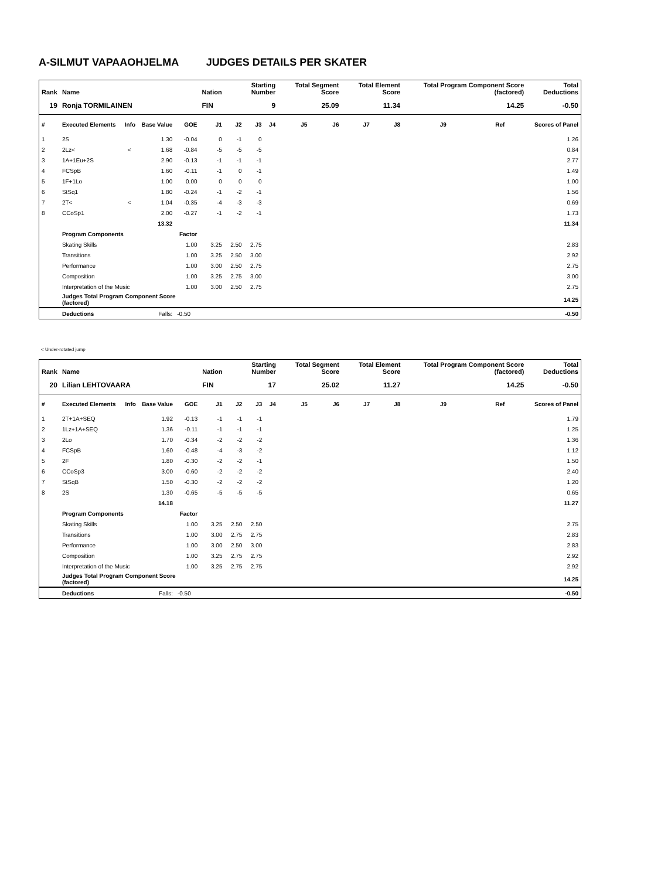A-SILMUT VAPAAOHJELMA JUDGES DETAILS PER SKATER
| Rank | Name | | | | Nation | Starting Number | | | Total Segment Score | | Total Element Score | | Total Program Component Score (factored) | | | Total Deductions |
| --- | --- | --- | --- | --- | --- | --- | --- | --- | --- | --- | --- | --- | --- | --- | --- | --- |
| 19 | Ronja TORMILAINEN | | | | FIN | 9 | | | 25.09 | | 11.34 | | 14.25 | | | -0.50 |
| # | Executed Elements | Info | Base Value | GOE | J1 | J2 | J3 | J4 | J5 | J6 | J7 | J8 | J9 | Ref | | Scores of Panel |
| 1 | 2S | | 1.30 | -0.04 | 0 | -1 | 0 | | | | | | | | | 1.26 |
| 2 | 2Lz< | < | 1.68 | -0.84 | -5 | -5 | -5 | | | | | | | | | 0.84 |
| 3 | 1A+1Eu+2S | | 2.90 | -0.13 | -1 | -1 | -1 | | | | | | | | | 2.77 |
| 4 | FCSpB | | 1.60 | -0.11 | -1 | 0 | -1 | | | | | | | | | 1.49 |
| 5 | 1F+1Lo | | 1.00 | 0.00 | 0 | 0 | 0 | | | | | | | | | 1.00 |
| 6 | StSq1 | | 1.80 | -0.24 | -1 | -2 | -1 | | | | | | | | | 1.56 |
| 7 | 2T< | < | 1.04 | -0.35 | -4 | -3 | -3 | | | | | | | | | 0.69 |
| 8 | CCoSp1 | | 2.00 | -0.27 | -1 | -2 | -1 | | | | | | | | | 1.73 |
| | | | 13.32 | | | | | | | | | | | | | 11.34 |
| | Program Components | | | Factor | | | | | | | | | | | | |
| | Skating Skills | | | 1.00 | 3.25 | 2.50 | 2.75 | | | | | | | | | 2.83 |
| | Transitions | | | 1.00 | 3.25 | 2.50 | 3.00 | | | | | | | | | 2.92 |
| | Performance | | | 1.00 | 3.00 | 2.50 | 2.75 | | | | | | | | | 2.75 |
| | Composition | | | 1.00 | 3.25 | 2.75 | 3.00 | | | | | | | | | 3.00 |
| | Interpretation of the Music | | | 1.00 | 3.00 | 2.50 | 2.75 | | | | | | | | | 2.75 |
| | Judges Total Program Component Score (factored) | | | | | | | | | | | | | | | 14.25 |
| | Deductions | Falls: | | -0.50 | | | | | | | | | | | | -0.50 |
< Under-rotated jump
| Rank | Name | | | | Nation | Starting Number | | | Total Segment Score | | Total Element Score | | Total Program Component Score (factored) | | | Total Deductions |
| --- | --- | --- | --- | --- | --- | --- | --- | --- | --- | --- | --- | --- | --- | --- | --- | --- |
| 20 | Lilian LEHTOVAARA | | | | FIN | 17 | | | 25.02 | | 11.27 | | 14.25 | | | -0.50 |
| # | Executed Elements | Info | Base Value | GOE | J1 | J2 | J3 | J4 | J5 | J6 | J7 | J8 | J9 | Ref | | Scores of Panel |
| 1 | 2T+1A+SEQ | | 1.92 | -0.13 | -1 | -1 | -1 | | | | | | | | | 1.79 |
| 2 | 1Lz+1A+SEQ | | 1.36 | -0.11 | -1 | -1 | -1 | | | | | | | | | 1.25 |
| 3 | 2Lo | | 1.70 | -0.34 | -2 | -2 | -2 | | | | | | | | | 1.36 |
| 4 | FCSpB | | 1.60 | -0.48 | -4 | -3 | -2 | | | | | | | | | 1.12 |
| 5 | 2F | | 1.80 | -0.30 | -2 | -2 | -1 | | | | | | | | | 1.50 |
| 6 | CCoSp3 | | 3.00 | -0.60 | -2 | -2 | -2 | | | | | | | | | 2.40 |
| 7 | StSqB | | 1.50 | -0.30 | -2 | -2 | -2 | | | | | | | | | 1.20 |
| 8 | 2S | | 1.30 | -0.65 | -5 | -5 | -5 | | | | | | | | | 0.65 |
| | | | 14.18 | | | | | | | | | | | | | 11.27 |
| | Program Components | | | Factor | | | | | | | | | | | | |
| | Skating Skills | | | 1.00 | 3.25 | 2.50 | 2.50 | | | | | | | | | 2.75 |
| | Transitions | | | 1.00 | 3.00 | 2.75 | 2.75 | | | | | | | | | 2.83 |
| | Performance | | | 1.00 | 3.00 | 2.50 | 3.00 | | | | | | | | | 2.83 |
| | Composition | | | 1.00 | 3.25 | 2.75 | 2.75 | | | | | | | | | 2.92 |
| | Interpretation of the Music | | | 1.00 | 3.25 | 2.75 | 2.75 | | | | | | | | | 2.92 |
| | Judges Total Program Component Score (factored) | | | | | | | | | | | | | | | 14.25 |
| | Deductions | Falls: | | -0.50 | | | | | | | | | | | | -0.50 |